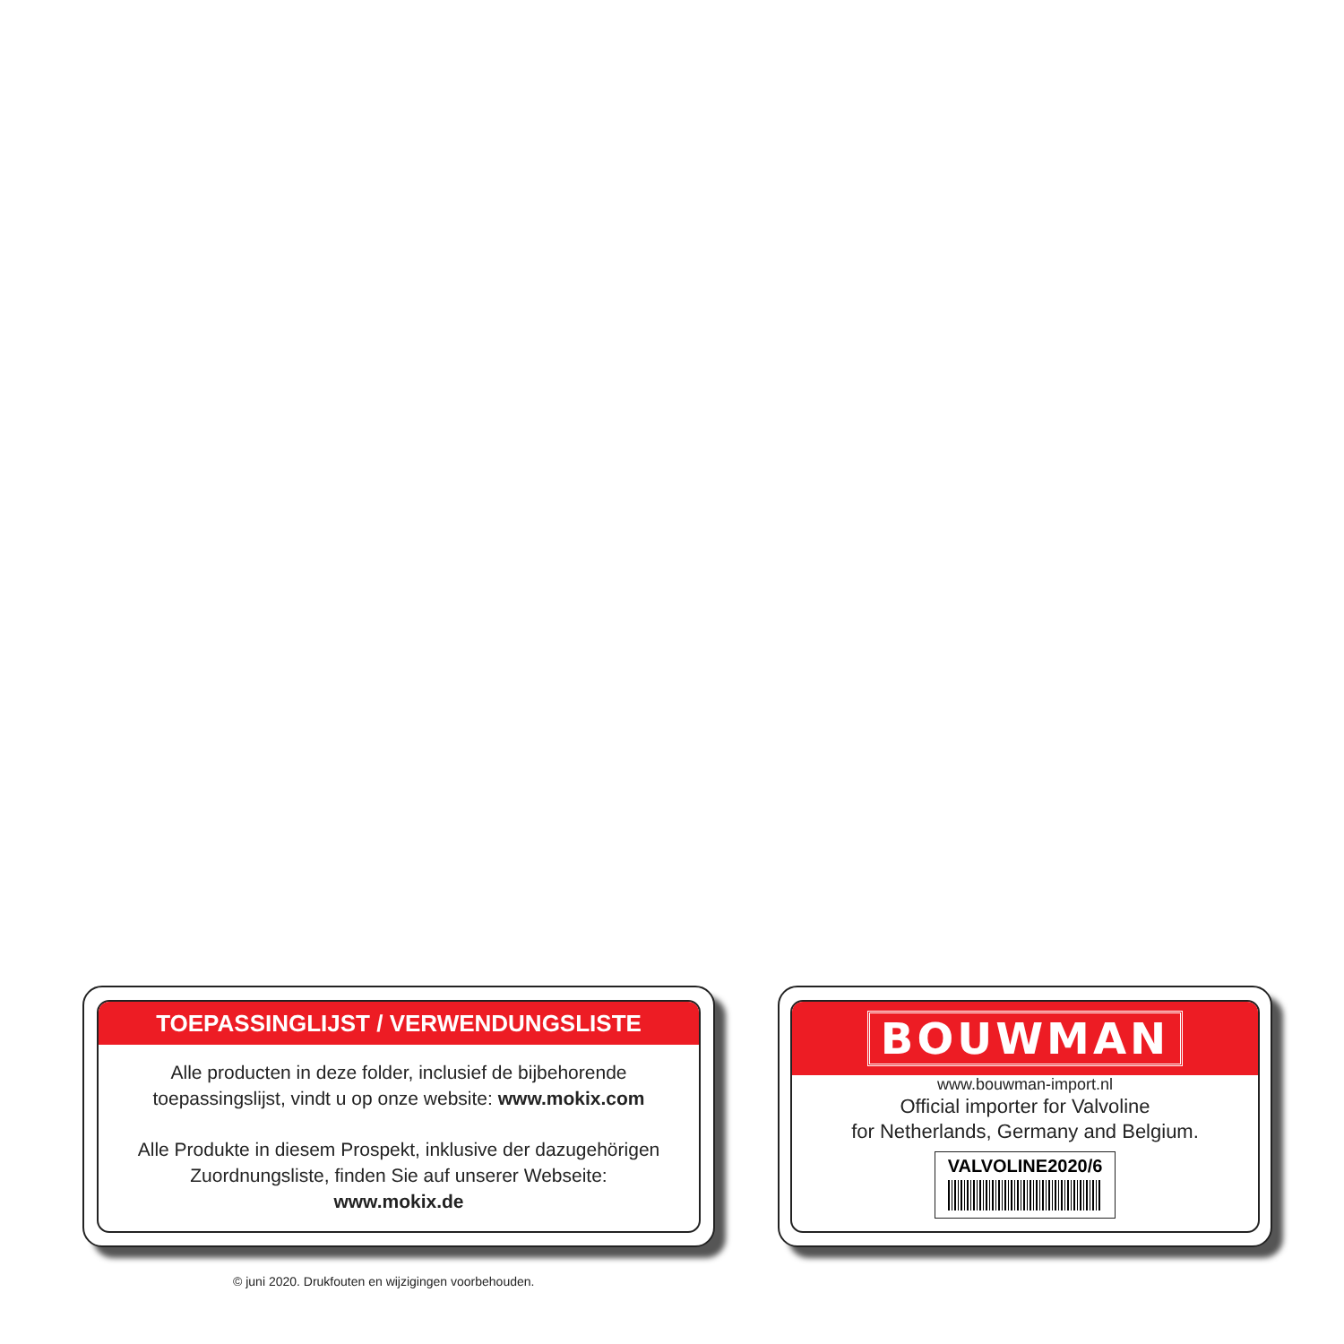TOEPASSINGLIJST / VERWENDUNGSLISTE
Alle producten in deze folder, inclusief de bijbehorende
toepassingslijst, vindt u op onze website: www.mokix.com
Alle Produkte in diesem Prospekt, inklusive der dazugehörigen
Zuordnungsliste, finden Sie auf unserer Webseite:
www.mokix.de
BOUWMAN
www.bouwman-import.nl
Official importer for Valvoline
for Netherlands, Germany and Belgium.
VALVOLINE2020/6
© juni 2020. Drukfouten en wijzigingen voorbehouden.